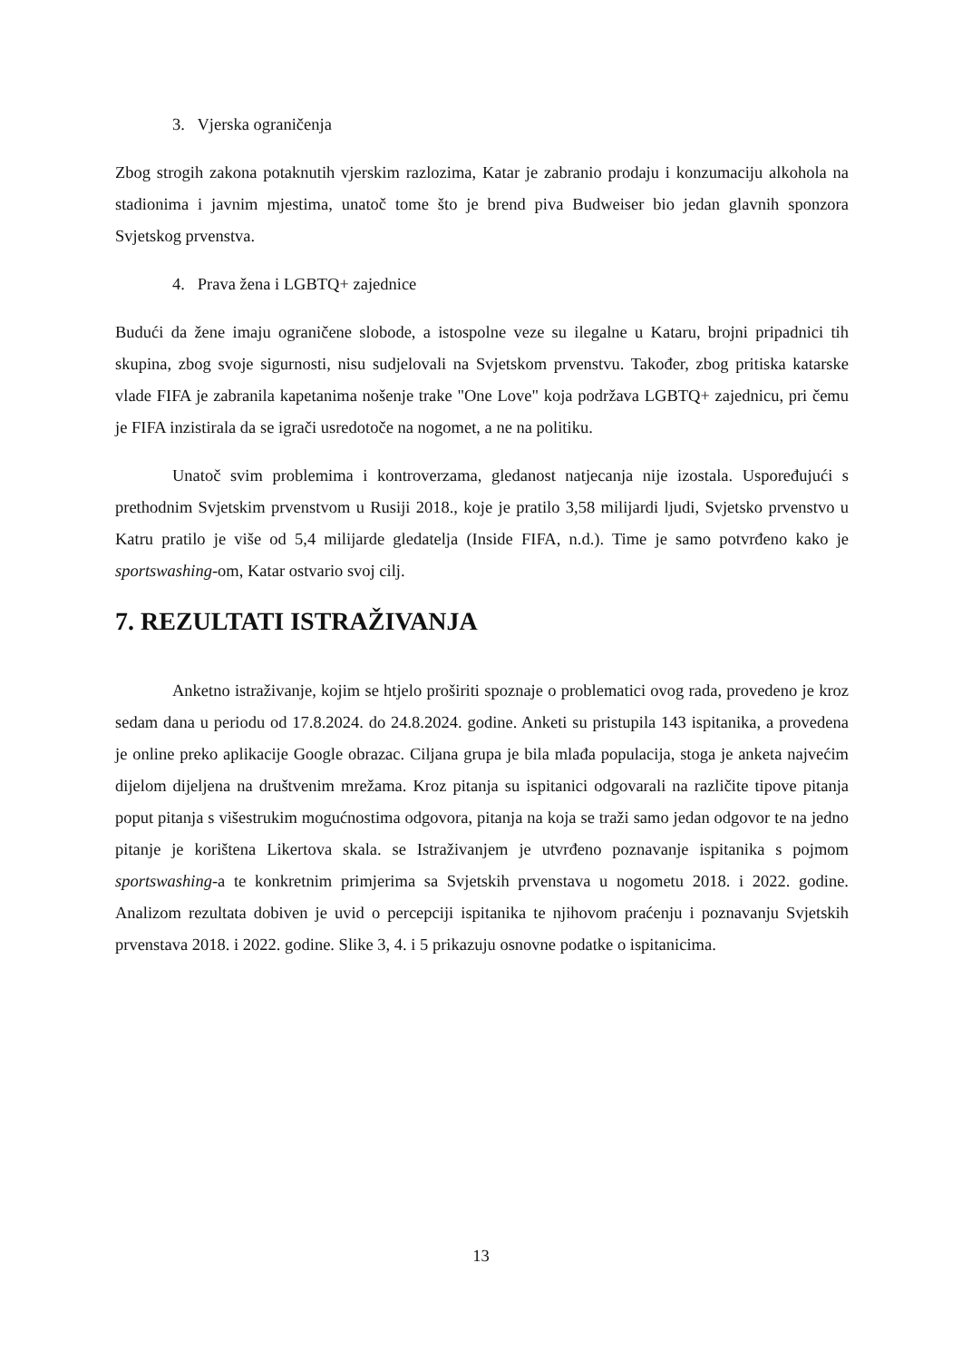3. Vjerska ograničenja
Zbog strogih zakona potaknutih vjerskim razlozima, Katar je zabranio prodaju i konzumaciju alkohola na stadionima i javnim mjestima, unatoč tome što je brend piva Budweiser bio jedan glavnih sponzora Svjetskog prvenstva.
4. Prava žena i LGBTQ+ zajednice
Budući da žene imaju ograničene slobode, a istospolne veze su ilegalne u Kataru, brojni pripadnici tih skupina, zbog svoje sigurnosti, nisu sudjelovali na Svjetskom prvenstvu. Također, zbog pritiska katarske vlade FIFA je zabranila kapetanima nošenje trake "One Love" koja podržava LGBTQ+ zajednicu, pri čemu je FIFA inzistirala da se igrači usredotoče na nogomet, a ne na politiku.
Unatoč svim problemima i kontroverzama, gledanost natjecanja nije izostala. Uspoređujući s prethodnim Svjetskim prvenstvom u Rusiji 2018., koje je pratilo 3,58 milijardi ljudi, Svjetsko prvenstvo u Katru pratilo je više od 5,4 milijarde gledatelja (Inside FIFA, n.d.). Time je samo potvrđeno kako je sportswashing-om, Katar ostvario svoj cilj.
7. REZULTATI ISTRAŽIVANJA
Anketno istraživanje, kojim se htjelo proširiti spoznaje o problematici ovog rada, provedeno je kroz sedam dana u periodu od 17.8.2024. do 24.8.2024. godine. Anketi su pristupila 143 ispitanika, a provedena je online preko aplikacije Google obrazac. Ciljana grupa je bila mlađa populacija, stoga je anketa najvećim dijelom dijeljena na društvenim mrežama. Kroz pitanja su ispitanici odgovarali na različite tipove pitanja poput pitanja s višestrukim mogućnostima odgovora, pitanja na koja se traži samo jedan odgovor te na jedno pitanje je korištena Likertova skala. se Istraživanjem je utvrđeno poznavanje ispitanika s pojmom sportswashing-a te konkretnim primjerima sa Svjetskih prvenstava u nogometu 2018. i 2022. godine. Analizom rezultata dobiven je uvid o percepciji ispitanika te njihovom praćenju i poznavanju Svjetskih prvenstava 2018. i 2022. godine. Slike 3, 4. i 5 prikazuju osnovne podatke o ispitanicima.
13